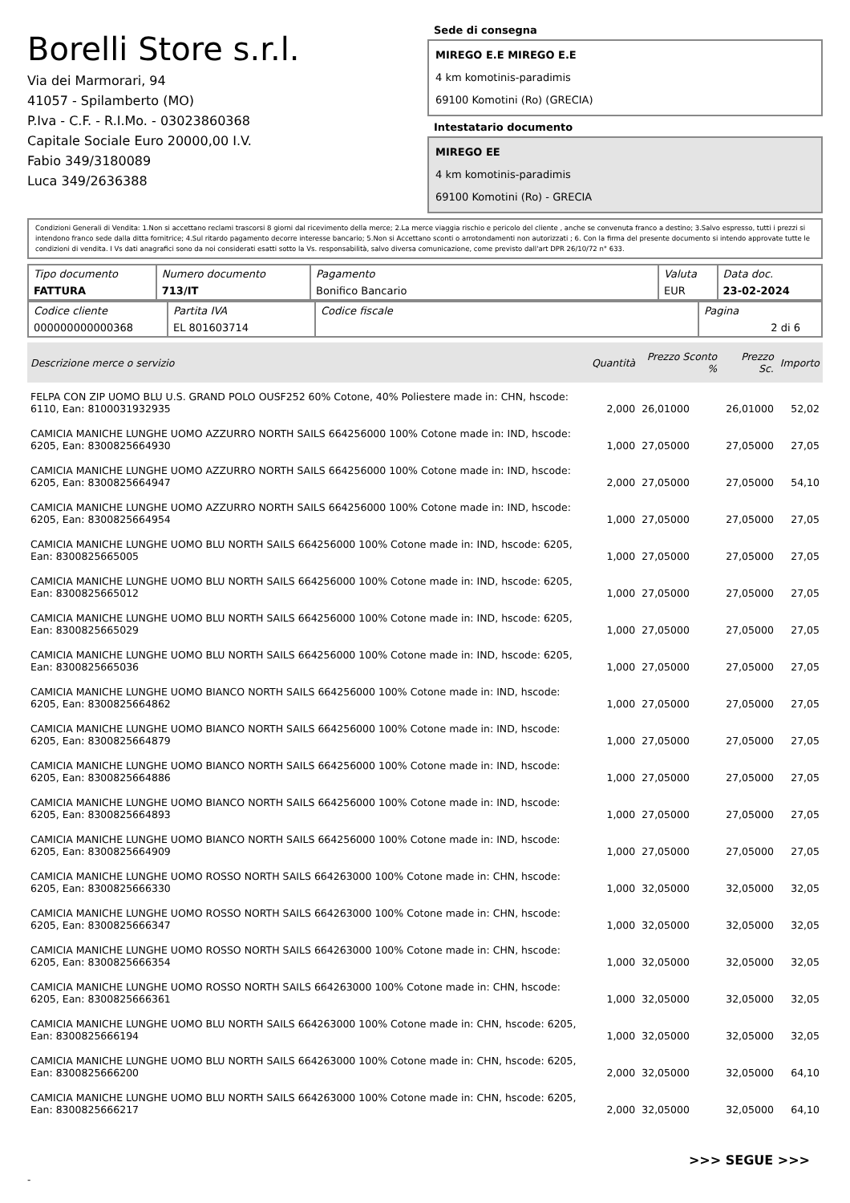Borelli Store s.r.l.
Via dei Marmorari, 94
41057 - Spilamberto (MO)
P.Iva - C.F. - R.I.Mo. - 03023860368
Capitale Sociale Euro 20000,00 I.V.
Fabio 349/3180089
Luca 349/2636388
Sede di consegna
MIREGO E.E MIREGO E.E
4 km komotinis-paradimis
69100 Komotini (Ro) (GRECIA)
Intestatario documento
MIREGO EE
4 km komotinis-paradimis
69100 Komotini (Ro) - GRECIA
Condizioni Generali di Vendita: 1.Non si accettano reclami trascorsi 8 giorni dal ricevimento della merce; 2.La merce viaggia rischio e pericolo del cliente , anche se convenuta franco a destino; 3.Salvo espresso, tutti i prezzi si intendono franco sede dalla ditta fornitrice; 4.Sul ritardo pagamento decorre interesse bancario; 5.Non si Accettano sconti o arrotondamenti non autorizzati ; 6. Con la firma del presente documento si intendo approvate tutte le condizioni di vendita. I Vs dati anagrafici sono da noi considerati esatti sotto la Vs. responsabilità, salvo diversa comunicazione, come previsto dall'art DPR 26/10/72 n° 633.
| Tipo documento FATTURA | Numero documento 713/IT | Pagamento Bonifico Bancario | Valuta EUR | Data doc. 23-02-2024 |
| Codice cliente 000000000000368 | Partita IVA EL 801603714 | Codice fiscale | Pagina 2 di 6 |
| Descrizione merce o servizio | Quantità | Prezzo Sconto % | Prezzo Sc. | Importo |
| --- | --- | --- | --- | --- |
| FELPA CON ZIP UOMO BLU U.S. GRAND POLO OUSF252 60% Cotone, 40% Poliestere made in: CHN, hscode: 6110, Ean: 8100031932935 | 2,000 | 26,01000 | 26,01000 | 52,02 |
| CAMICIA MANICHE LUNGHE UOMO AZZURRO NORTH SAILS 664256000 100% Cotone made in: IND, hscode: 6205, Ean: 8300825664930 | 1,000 | 27,05000 | 27,05000 | 27,05 |
| CAMICIA MANICHE LUNGHE UOMO AZZURRO NORTH SAILS 664256000 100% Cotone made in: IND, hscode: 6205, Ean: 8300825664947 | 2,000 | 27,05000 | 27,05000 | 54,10 |
| CAMICIA MANICHE LUNGHE UOMO AZZURRO NORTH SAILS 664256000 100% Cotone made in: IND, hscode: 6205, Ean: 8300825664954 | 1,000 | 27,05000 | 27,05000 | 27,05 |
| CAMICIA MANICHE LUNGHE UOMO BLU NORTH SAILS 664256000 100% Cotone made in: IND, hscode: 6205, Ean: 8300825665005 | 1,000 | 27,05000 | 27,05000 | 27,05 |
| CAMICIA MANICHE LUNGHE UOMO BLU NORTH SAILS 664256000 100% Cotone made in: IND, hscode: 6205, Ean: 8300825665012 | 1,000 | 27,05000 | 27,05000 | 27,05 |
| CAMICIA MANICHE LUNGHE UOMO BLU NORTH SAILS 664256000 100% Cotone made in: IND, hscode: 6205, Ean: 8300825665029 | 1,000 | 27,05000 | 27,05000 | 27,05 |
| CAMICIA MANICHE LUNGHE UOMO BLU NORTH SAILS 664256000 100% Cotone made in: IND, hscode: 6205, Ean: 8300825665036 | 1,000 | 27,05000 | 27,05000 | 27,05 |
| CAMICIA MANICHE LUNGHE UOMO BIANCO NORTH SAILS 664256000 100% Cotone made in: IND, hscode: 6205, Ean: 8300825664862 | 1,000 | 27,05000 | 27,05000 | 27,05 |
| CAMICIA MANICHE LUNGHE UOMO BIANCO NORTH SAILS 664256000 100% Cotone made in: IND, hscode: 6205, Ean: 8300825664879 | 1,000 | 27,05000 | 27,05000 | 27,05 |
| CAMICIA MANICHE LUNGHE UOMO BIANCO NORTH SAILS 664256000 100% Cotone made in: IND, hscode: 6205, Ean: 8300825664886 | 1,000 | 27,05000 | 27,05000 | 27,05 |
| CAMICIA MANICHE LUNGHE UOMO BIANCO NORTH SAILS 664256000 100% Cotone made in: IND, hscode: 6205, Ean: 8300825664893 | 1,000 | 27,05000 | 27,05000 | 27,05 |
| CAMICIA MANICHE LUNGHE UOMO BIANCO NORTH SAILS 664256000 100% Cotone made in: IND, hscode: 6205, Ean: 8300825664909 | 1,000 | 27,05000 | 27,05000 | 27,05 |
| CAMICIA MANICHE LUNGHE UOMO ROSSO NORTH SAILS 664263000 100% Cotone made in: CHN, hscode: 6205, Ean: 8300825666330 | 1,000 | 32,05000 | 32,05000 | 32,05 |
| CAMICIA MANICHE LUNGHE UOMO ROSSO NORTH SAILS 664263000 100% Cotone made in: CHN, hscode: 6205, Ean: 8300825666347 | 1,000 | 32,05000 | 32,05000 | 32,05 |
| CAMICIA MANICHE LUNGHE UOMO ROSSO NORTH SAILS 664263000 100% Cotone made in: CHN, hscode: 6205, Ean: 8300825666354 | 1,000 | 32,05000 | 32,05000 | 32,05 |
| CAMICIA MANICHE LUNGHE UOMO ROSSO NORTH SAILS 664263000 100% Cotone made in: CHN, hscode: 6205, Ean: 8300825666361 | 1,000 | 32,05000 | 32,05000 | 32,05 |
| CAMICIA MANICHE LUNGHE UOMO BLU NORTH SAILS 664263000 100% Cotone made in: CHN, hscode: 6205, Ean: 8300825666194 | 1,000 | 32,05000 | 32,05000 | 32,05 |
| CAMICIA MANICHE LUNGHE UOMO BLU NORTH SAILS 664263000 100% Cotone made in: CHN, hscode: 6205, Ean: 8300825666200 | 2,000 | 32,05000 | 32,05000 | 64,10 |
| CAMICIA MANICHE LUNGHE UOMO BLU NORTH SAILS 664263000 100% Cotone made in: CHN, hscode: 6205, Ean: 8300825666217 | 2,000 | 32,05000 | 32,05000 | 64,10 |
>>> SEGUE >>>
-